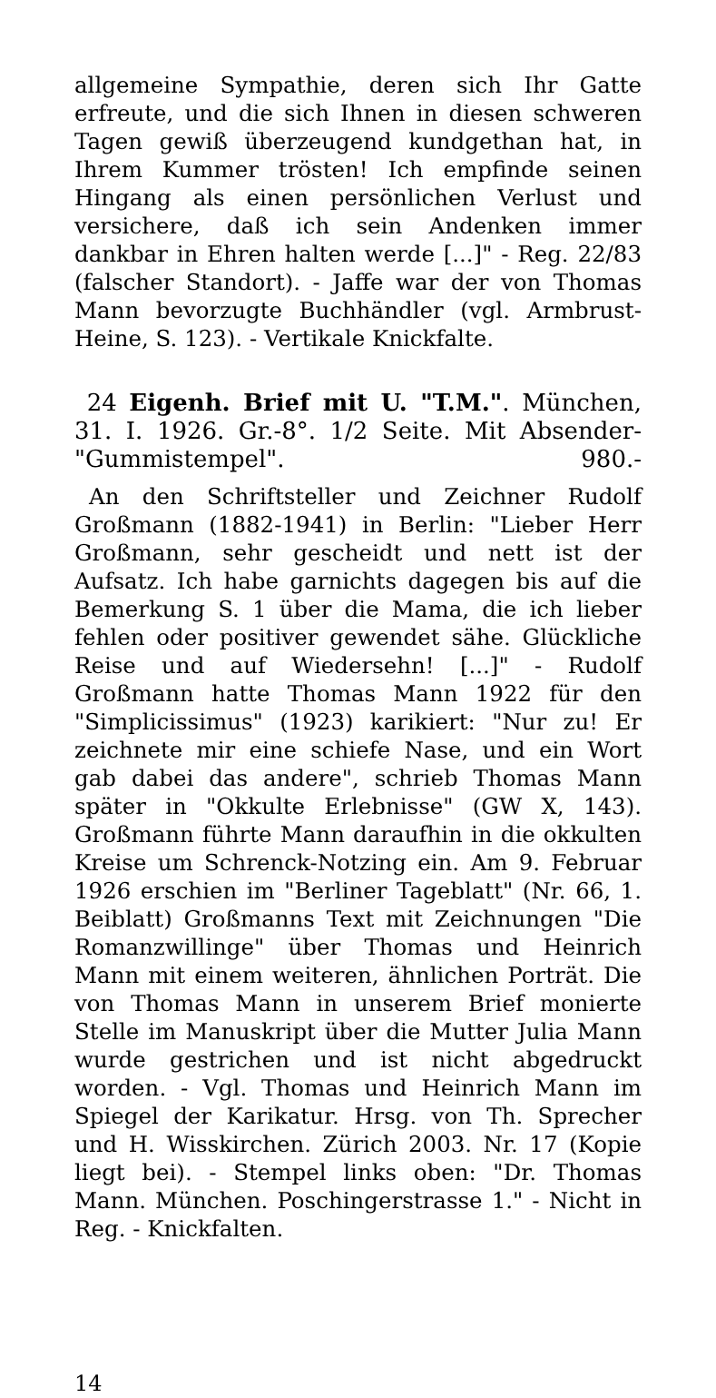allgemeine Sympathie, deren sich Ihr Gatte erfreute, und die sich Ihnen in diesen schweren Tagen gewiß überzeugend kundgethan hat, in Ihrem Kummer trösten! Ich empfinde seinen Hingang als einen persönlichen Verlust und versichere, daß ich sein Andenken immer dankbar in Ehren halten werde [...]" - Reg. 22/83 (falscher Standort). - Jaffe war der von Thomas Mann bevorzugte Buchhändler (vgl. Armbrust-Heine, S. 123). - Vertikale Knickfalte.
24 Eigenh. Brief mit U. "T.M.". München, 31. I. 1926. Gr.-8°. 1/2 Seite. Mit Absender-"Gummistempel". 980.-
An den Schriftsteller und Zeichner Rudolf Großmann (1882-1941) in Berlin: "Lieber Herr Großmann, sehr gescheidt und nett ist der Aufsatz. Ich habe garnichts dagegen bis auf die Bemerkung S. 1 über die Mama, die ich lieber fehlen oder positiver gewendet sähe. Glückliche Reise und auf Wiedersehn! [...]" - Rudolf Großmann hatte Thomas Mann 1922 für den "Simplicissimus" (1923) karikiert: "Nur zu! Er zeichnete mir eine schiefe Nase, und ein Wort gab dabei das andere", schrieb Thomas Mann später in "Okkulte Erlebnisse" (GW X, 143). Großmann führte Mann daraufhin in die okkulten Kreise um Schrenck-Notzing ein. Am 9. Februar 1926 erschien im "Berliner Tageblatt" (Nr. 66, 1. Beiblatt) Großmanns Text mit Zeichnungen "Die Romanzwillinge" über Thomas und Heinrich Mann mit einem weiteren, ähnlichen Porträt. Die von Thomas Mann in unserem Brief monierte Stelle im Manuskript über die Mutter Julia Mann wurde gestrichen und ist nicht abgedruckt worden. - Vgl. Thomas und Heinrich Mann im Spiegel der Karikatur. Hrsg. von Th. Sprecher und H. Wisskirchen. Zürich 2003. Nr. 17 (Kopie liegt bei). - Stempel links oben: "Dr. Thomas Mann. München. Poschingerstrasse 1." - Nicht in Reg. - Knickfalten.
14